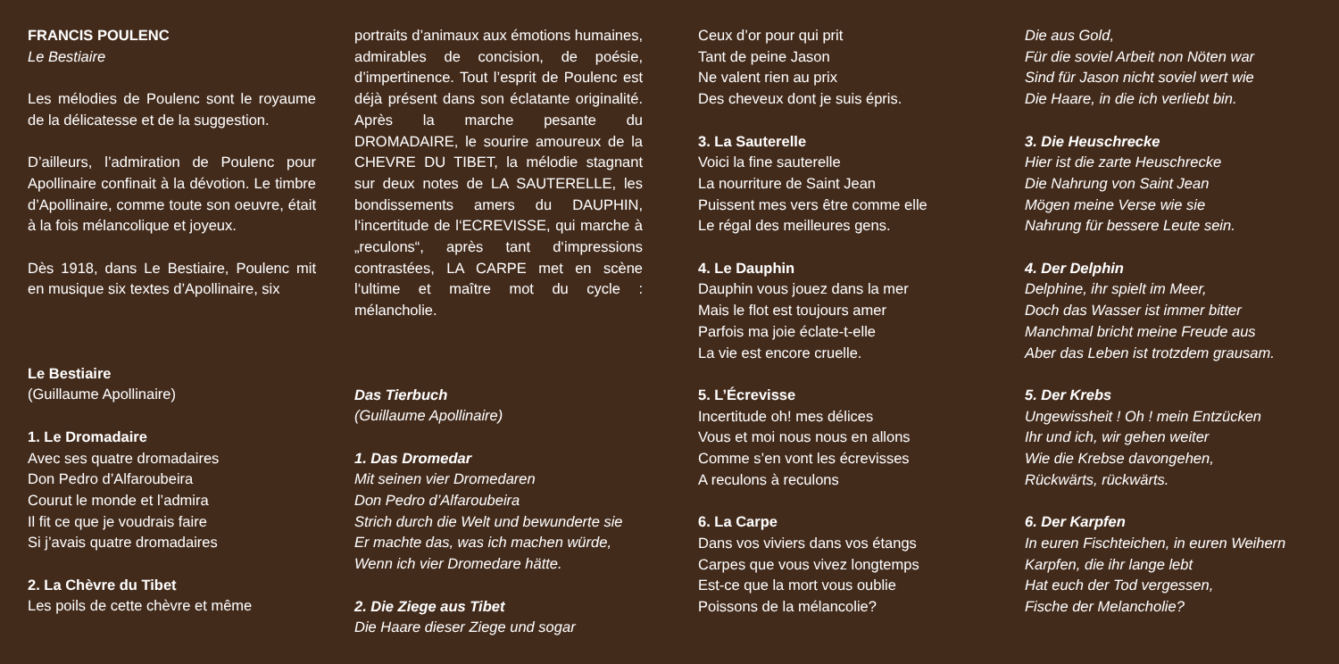FRANCIS POULENC
Le Bestiaire
Les mélodies de Poulenc sont le royaume de la délicatesse et de la suggestion.
D’ailleurs, l’admiration de Poulenc pour Apollinaire confinait à la dévotion. Le timbre d’Apollinaire, comme toute son oeuvre, était à la fois mélancolique et joyeux.
Dès 1918, dans Le Bestiaire, Poulenc mit en musique six textes d’Apollinaire, six
Le Bestiaire
(Guillaume Apollinaire)
1. Le Dromadaire
Avec ses quatre dromadaires
Don Pedro d’Alfaroubeira
Courut le monde et l’admira
Il fit ce que je voudrais faire
Si j’avais quatre dromadaires
2. La Chèvre du Tibet
Les poils de cette chèvre et même
portraits d’animaux aux émotions humaines, admirables de concision, de poésie, d’impertinence. Tout l’esprit de Poulenc est déjà présent dans son éclatante originalité. Après la marche pesante du DROMADAIRE, le sourire amoureux de la CHEVRE DU TIBET, la mélodie stagnant sur deux notes de LA SAUTERELLE, les bondissements amers du DAUPHIN, l‘incertitude de l‘ECREVISSE, qui marche à „reculons“, après tant d‘impressions contrastées, LA CARPE met en scène l‘ultime et maître mot du cycle : mélancholie.
Das Tierbuch
(Guillaume Apollinaire)
1. Das Dromedar
Mit seinen vier Dromedaren
Don Pedro d’Alfaroubeira
Strich durch die Welt und bewunderte sie
Er machte das, was ich machen würde,
Wenn ich vier Dromedare hätte.
2. Die Ziege aus Tibet
Die Haare dieser Ziege und sogar
Ceux d’or pour qui prit
Tant de peine Jason
Ne valent rien au prix
Des cheveux dont je suis épris.
3. La Sauterelle
Voici la fine sauterelle
La nourriture de Saint Jean
Puissent mes vers être comme elle
Le régal des meilleures gens.
4. Le Dauphin
Dauphin vous jouez dans la mer
Mais le flot est toujours amer
Parfois ma joie éclate-t-elle
La vie est encore cruelle.
5. L’Écrevisse
Incertitude oh! mes délices
Vous et moi nous nous en allons
Comme s’en vont les écrevisses
A reculons à reculons
6. La Carpe
Dans vos viviers dans vos étangs
Carpes que vous vivez longtemps
Est-ce que la mort vous oublie
Poissons de la mélancolie?
Die aus Gold,
Für die soviel Arbeit non Nöten war
Sind für Jason nicht soviel wert wie
Die Haare, in die ich verliebt bin.
3. Die Heuschrecke
Hier ist die zarte Heuschrecke
Die Nahrung von Saint Jean
Mögen meine Verse wie sie
Nahrung für bessere Leute sein.
4. Der Delphin
Delphine, ihr spielt im Meer,
Doch das Wasser ist immer bitter
Manchmal bricht meine Freude aus
Aber das Leben ist trotzdem grausam.
5. Der Krebs
Ungewissheit ! Oh ! mein Entzücken
Ihr und ich, wir gehen weiter
Wie die Krebse davongehen,
Rückwärts, rückwärts.
6. Der Karpfen
In euren Fischteichen, in euren Weihern
Karpfen, die ihr lange lebt
Hat euch der Tod vergessen,
Fische der Melancholie?